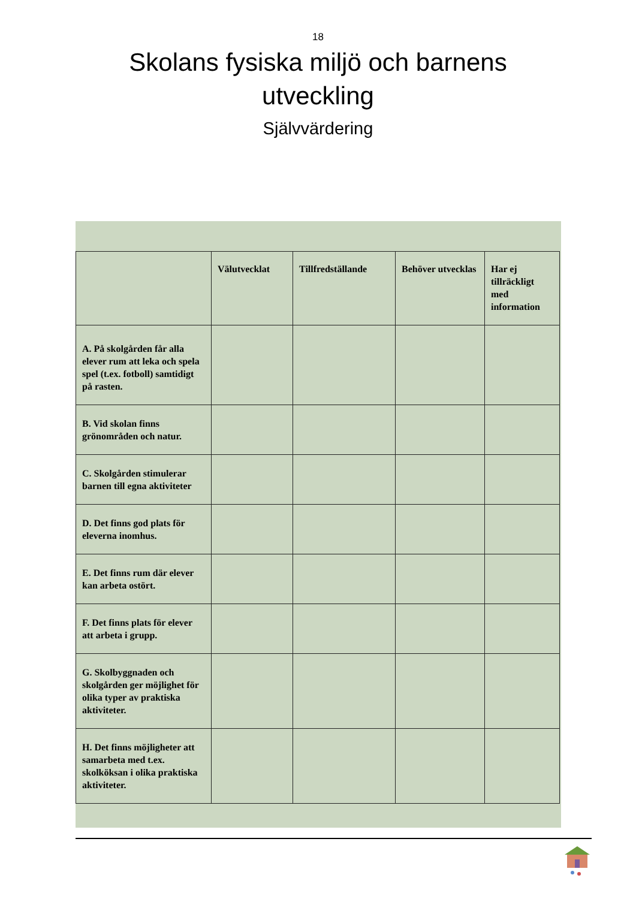18
Skolans fysiska miljö och barnens utveckling
Självvärdering
| | Välutvecklat | Tillfredställande | Behöver utvecklas | Har ej tillräckligt med information |
| --- | --- | --- | --- | --- |
| A. På skolgården får alla elever rum att leka och spela spel (t.ex. fotboll) samtidigt på rasten. | | | | |
| B. Vid skolan finns grönområden och natur. | | | | |
| C. Skolgården stimulerar barnen till egna aktiviteter | | | | |
| D. Det finns god plats för eleverna inomhus. | | | | |
| E. Det finns rum där elever kan arbeta ostört. | | | | |
| F. Det finns plats för elever att arbeta i grupp. | | | | |
| G. Skolbyggnaden och skolgården ger möjlighet för olika typer av praktiska aktiviteter. | | | | |
| H. Det finns möjligheter att samarbeta med t.ex. skolköksan i olika praktiska aktiviteter. | | | | |